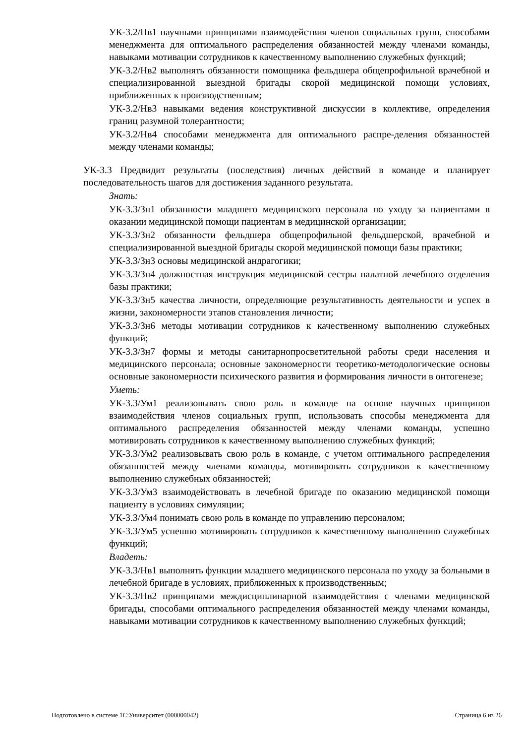УК-3.2/Нв1 научными принципами взаимодействия членов социальных групп, способами менеджмента для оптимального распределения обязанностей между членами команды, навыками мотивации сотрудников к качественному выполнению служебных функций;
УК-3.2/Нв2 выполнять обязанности помощника фельдшера общепрофильной врачебной и специализированной выездной бригады скорой медицинской помощи условиях, приближенных к производственным;
УК-3.2/Нв3 навыками ведения конструктивной дискуссии в коллективе, определения границ разумной толерантности;
УК-3.2/Нв4 способами менеджмента для оптимального распре-деления обязанностей между членами команды;
УК-3.3 Предвидит результаты (последствия) личных действий в команде и планирует последовательность шагов для достижения заданного результата.
Знать:
УК-3.3/Зн1 обязанности младшего медицинского персонала по уходу за пациентами в оказании медицинской помощи пациентам в медицинской организации;
УК-3.3/Зн2 обязанности фельдшера общепрофильной фельдшерской, врачебной и специализированной выездной бригады скорой медицинской помощи базы практики;
УК-3.3/Зн3 основы медицинской андрагогики;
УК-3.3/Зн4 должностная инструкция медицинской сестры палатной лечебного отделения базы практики;
УК-3.3/Зн5 качества личности, определяющие результативность деятельности и успех в жизни, закономерности этапов становления личности;
УК-3.3/Зн6 методы мотивации сотрудников к качественному выполнению служебных функций;
УК-3.3/Зн7 формы и методы санитарнопросветительной работы среди населения и медицинского персонала; основные закономерности теоретико-методологические основы основные закономерности психического развития и формирования личности в онтогенезе;
Уметь:
УК-3.3/Ум1 реализовывать свою роль в команде на основе научных принципов взаимодействия членов социальных групп, использовать способы менеджмента для оптимального распределения обязанностей между членами команды, успешно мотивировать сотрудников к качественному выполнению служебных функций;
УК-3.3/Ум2 реализовывать свою роль в команде, с учетом оптимального распределения обязанностей между членами команды, мотивировать сотрудников к качественному выполнению служебных обязанностей;
УК-3.3/Ум3 взаимодействовать в лечебной бригаде по оказанию медицинской помощи пациенту в условиях симуляции;
УК-3.3/Ум4 понимать свою роль в команде по управлению персоналом;
УК-3.3/Ум5 успешно мотивировать сотрудников к качественному выполнению служебных функций;
Владеть:
УК-3.3/Нв1 выполнять функции младшего медицинского персонала по уходу за больными в лечебной бригаде в условиях, приближенных к производственным;
УК-3.3/Нв2 принципами междисциплинарной взаимодействия с членами медицинской бригады, способами оптимального распределения обязанностей между членами команды, навыками мотивации сотрудников к качественному выполнению служебных функций;
Подготовлено в системе 1С:Университет (000000042) Страница 6 из 26